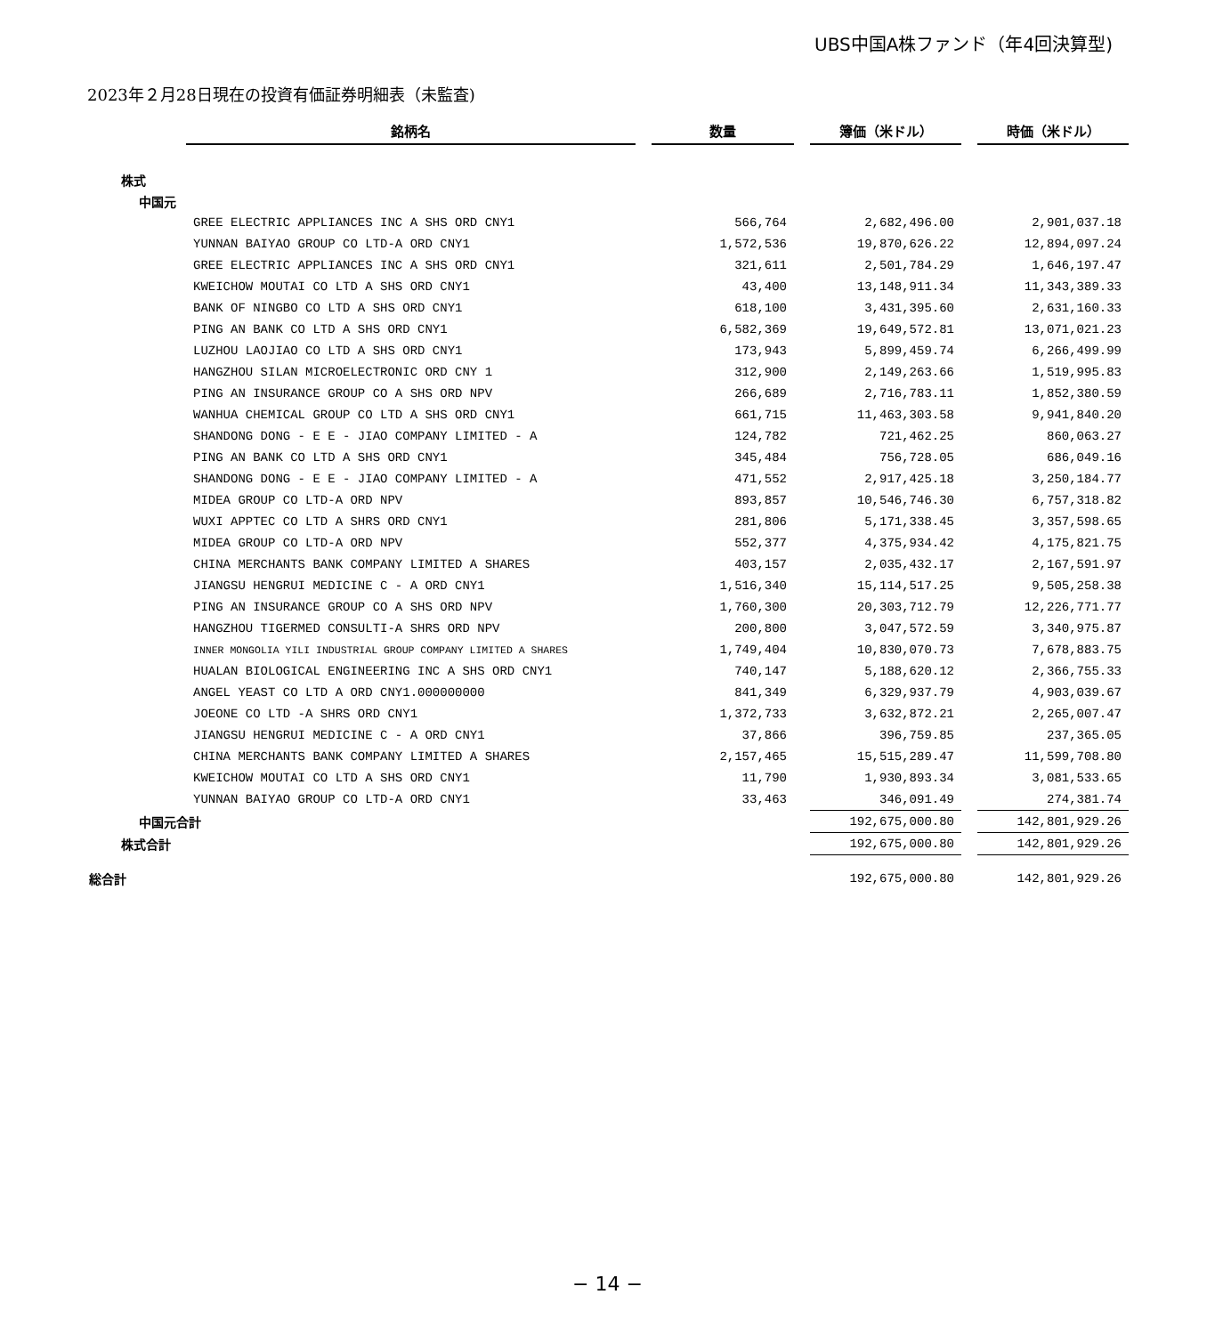UBS中国A株ファンド（年4回決算型)
2023年２月28日現在の投資有価証券明細表（未監査)
| | 銘柄名 | | 数量 | | 簿価（米ドル） | | 時価（米ドル） |
| 株式 | | | | | | | |
| 中国元 | | | | | | | |
| | GREE ELECTRIC APPLIANCES INC A SHS ORD CNY1 | | 566,764 | | 2,682,496.00 | | 2,901,037.18 |
| | YUNNAN BAIYAO GROUP CO LTD-A ORD CNY1 | | 1,572,536 | | 19,870,626.22 | | 12,894,097.24 |
| | GREE ELECTRIC APPLIANCES INC A SHS ORD CNY1 | | 321,611 | | 2,501,784.29 | | 1,646,197.47 |
| | KWEICHOW MOUTAI CO LTD A SHS ORD CNY1 | | 43,400 | | 13,148,911.34 | | 11,343,389.33 |
| | BANK OF NINGBO CO LTD A SHS ORD CNY1 | | 618,100 | | 3,431,395.60 | | 2,631,160.33 |
| | PING AN BANK CO LTD A SHS ORD CNY1 | | 6,582,369 | | 19,649,572.81 | | 13,071,021.23 |
| | LUZHOU LAOJIAO CO LTD A SHS ORD CNY1 | | 173,943 | | 5,899,459.74 | | 6,266,499.99 |
| | HANGZHOU SILAN MICROELECTRONIC ORD CNY 1 | | 312,900 | | 2,149,263.66 | | 1,519,995.83 |
| | PING AN INSURANCE GROUP CO A SHS ORD NPV | | 266,689 | | 2,716,783.11 | | 1,852,380.59 |
| | WANHUA CHEMICAL GROUP CO LTD A SHS ORD CNY1 | | 661,715 | | 11,463,303.58 | | 9,941,840.20 |
| | SHANDONG DONG - E E - JIAO COMPANY LIMITED - A | | 124,782 | | 721,462.25 | | 860,063.27 |
| | PING AN BANK CO LTD A SHS ORD CNY1 | | 345,484 | | 756,728.05 | | 686,049.16 |
| | SHANDONG DONG - E E - JIAO COMPANY LIMITED - A | | 471,552 | | 2,917,425.18 | | 3,250,184.77 |
| | MIDEA GROUP CO LTD-A ORD NPV | | 893,857 | | 10,546,746.30 | | 6,757,318.82 |
| | WUXI APPTEC CO LTD A SHRS ORD CNY1 | | 281,806 | | 5,171,338.45 | | 3,357,598.65 |
| | MIDEA GROUP CO LTD-A ORD NPV | | 552,377 | | 4,375,934.42 | | 4,175,821.75 |
| | CHINA MERCHANTS BANK COMPANY LIMITED A SHARES | | 403,157 | | 2,035,432.17 | | 2,167,591.97 |
| | JIANGSU HENGRUI MEDICINE C - A ORD CNY1 | | 1,516,340 | | 15,114,517.25 | | 9,505,258.38 |
| | PING AN INSURANCE GROUP CO A SHS ORD NPV | | 1,760,300 | | 20,303,712.79 | | 12,226,771.77 |
| | HANGZHOU TIGERMED CONSULTI-A SHRS ORD NPV | | 200,800 | | 3,047,572.59 | | 3,340,975.87 |
| | INNER MONGOLIA YILI INDUSTRIAL GROUP COMPANY LIMITED A SHARES | | 1,749,404 | | 10,830,070.73 | | 7,678,883.75 |
| | HUALAN BIOLOGICAL ENGINEERING INC A SHS ORD CNY1 | | 740,147 | | 5,188,620.12 | | 2,366,755.33 |
| | ANGEL YEAST CO LTD A ORD CNY1.000000000 | | 841,349 | | 6,329,937.79 | | 4,903,039.67 |
| | JOEONE CO LTD -A SHRS ORD CNY1 | | 1,372,733 | | 3,632,872.21 | | 2,265,007.47 |
| | JIANGSU HENGRUI MEDICINE C - A ORD CNY1 | | 37,866 | | 396,759.85 | | 237,365.05 |
| | CHINA MERCHANTS BANK COMPANY LIMITED A SHARES | | 2,157,465 | | 15,515,289.47 | | 11,599,708.80 |
| | KWEICHOW MOUTAI CO LTD A SHS ORD CNY1 | | 11,790 | | 1,930,893.34 | | 3,081,533.65 |
| | YUNNAN BAIYAO GROUP CO LTD-A ORD CNY1 | | 33,463 | | 346,091.49 | | 274,381.74 |
| 中国元合計 | | | | | 192,675,000.80 | | 142,801,929.26 |
| 株式合計 | | | | | 192,675,000.80 | | 142,801,929.26 |
| 総合計 | | | | | 192,675,000.80 | | 142,801,929.26 |
− 14 −